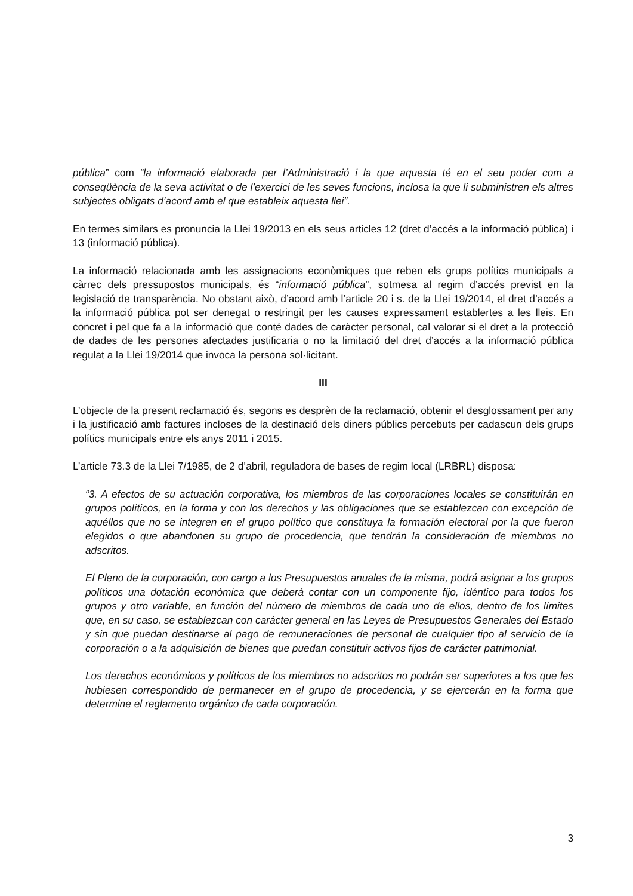pública” com “la informació elaborada per l’Administració i la que aquesta té en el seu poder com a conseqüència de la seva activitat o de l’exercici de les seves funcions, inclosa la que li subministren els altres subjectes obligats d’acord amb el que estableix aquesta llei”.
En termes similars es pronuncia la Llei 19/2013 en els seus articles 12 (dret d’accés a la informació pública) i 13 (informació pública).
La informació relacionada amb les assignacions econòmiques que reben els grups polítics municipals a càrrec dels pressupostos municipals, és “informació pública”, sotmesa al regim d’accés previst en la legislació de transparència. No obstant això, d’acord amb l’article 20 i s. de la Llei 19/2014, el dret d’accés a la informació pública pot ser denegat o restringit per les causes expressament establertes a les lleis. En concret i pel que fa a la informació que conté dades de caràcter personal, cal valorar si el dret a la protecció de dades de les persones afectades justificaria o no la limitació del dret d’accés a la informació pública regulat a la Llei 19/2014 que invoca la persona sol·licitant.
III
L’objecte de la present reclamació és, segons es desprèn de la reclamació, obtenir el desglossament per any i la justificació amb factures incloses de la destinació dels diners públics percebuts per cadascun dels grups polítics municipals entre els anys 2011 i 2015.
L’article 73.3 de la Llei 7/1985, de 2 d’abril, reguladora de bases de regim local (LRBRL) disposa:
“3. A efectos de su actuación corporativa, los miembros de las corporaciones locales se constituirán en grupos políticos, en la forma y con los derechos y las obligaciones que se establezcan con excepción de aquéllos que no se integren en el grupo político que constituya la formación electoral por la que fueron elegidos o que abandonen su grupo de procedencia, que tendrán la consideración de miembros no adscritos.
El Pleno de la corporación, con cargo a los Presupuestos anuales de la misma, podrá asignar a los grupos políticos una dotación económica que deberá contar con un componente fijo, idéntico para todos los grupos y otro variable, en función del número de miembros de cada uno de ellos, dentro de los límites que, en su caso, se establezcan con carácter general en las Leyes de Presupuestos Generales del Estado y sin que puedan destinarse al pago de remuneraciones de personal de cualquier tipo al servicio de la corporación o a la adquisición de bienes que puedan constituir activos fijos de carácter patrimonial.
Los derechos económicos y políticos de los miembros no adscritos no podrán ser superiores a los que les hubiesen correspondido de permanecer en el grupo de procedencia, y se ejercerán en la forma que determine el reglamento orgánico de cada corporación.
3